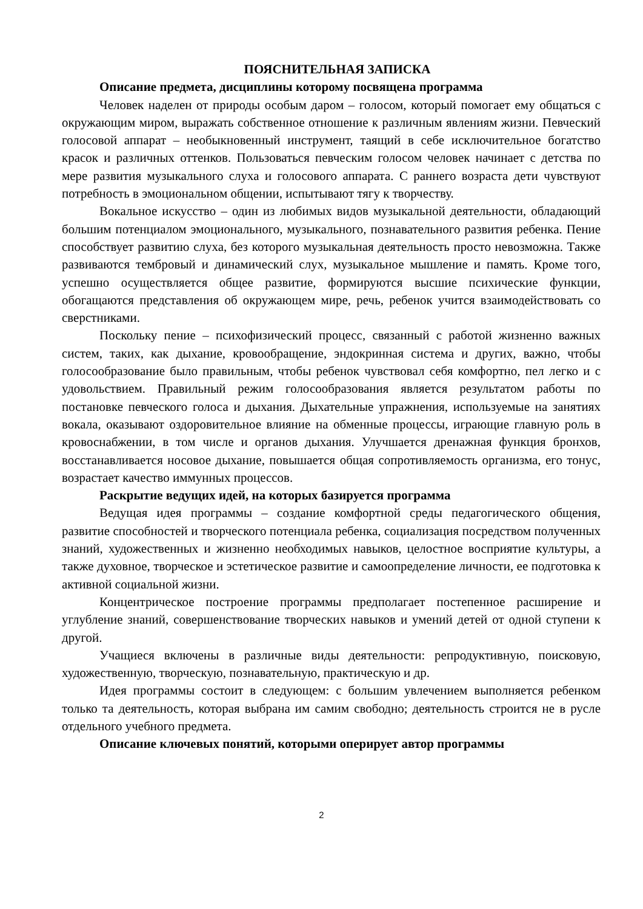ПОЯСНИТЕЛЬНАЯ ЗАПИСКА
Описание предмета, дисциплины которому посвящена программа
Человек наделен от природы особым даром – голосом, который помогает ему общаться с окружающим миром, выражать собственное отношение к различным явлениям жизни. Певческий голосовой аппарат – необыкновенный инструмент, таящий в себе исключительное богатство красок и различных оттенков. Пользоваться певческим голосом человек начинает с детства по мере развития музыкального слуха и голосового аппарата. С раннего возраста дети чувствуют потребность в эмоциональном общении, испытывают тягу к творчеству.
Вокальное искусство – один из любимых видов музыкальной деятельности, обладающий большим потенциалом эмоционального, музыкального, познавательного развития ребенка. Пение способствует развитию слуха, без которого музыкальная деятельность просто невозможна. Также развиваются тембровый и динамический слух, музыкальное мышление и память. Кроме того, успешно осуществляется общее развитие, формируются высшие психические функции, обогащаются представления об окружающем мире, речь, ребенок учится взаимодействовать со сверстниками.
Поскольку пение – психофизический процесс, связанный с работой жизненно важных систем, таких, как дыхание, кровообращение, эндокринная система и других, важно, чтобы голосообразование было правильным, чтобы ребенок чувствовал себя комфортно, пел легко и с удовольствием. Правильный режим голосообразования является результатом работы по постановке певческого голоса и дыхания. Дыхательные упражнения, используемые на занятиях вокала, оказывают оздоровительное влияние на обменные процессы, играющие главную роль в кровоснабжении, в том числе и органов дыхания. Улучшается дренажная функция бронхов, восстанавливается носовое дыхание, повышается общая сопротивляемость организма, его тонус, возрастает качество иммунных процессов.
Раскрытие ведущих идей, на которых базируется программа
Ведущая идея программы – создание комфортной среды педагогического общения, развитие способностей и творческого потенциала ребенка, социализация посредством полученных знаний, художественных и жизненно необходимых навыков, целостное восприятие культуры, а также духовное, творческое и эстетическое развитие и самоопределение личности, ее подготовка к активной социальной жизни.
Концентрическое построение программы предполагает постепенное расширение и углубление знаний, совершенствование творческих навыков и умений детей от одной ступени к другой.
Учащиеся включены в различные виды деятельности: репродуктивную, поисковую, художественную, творческую, познавательную, практическую и др.
Идея программы состоит в следующем: с большим увлечением выполняется ребенком только та деятельность, которая выбрана им самим свободно; деятельность строится не в русле отдельного учебного предмета.
Описание ключевых понятий, которыми оперирует автор программы
2